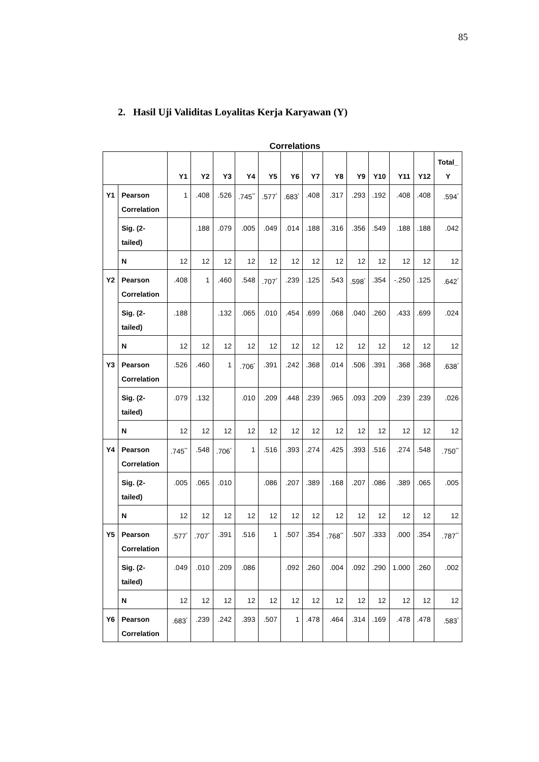85
2. Hasil Uji Validitas Loyalitas Kerja Karyawan (Y)
Correlations
| | | Y1 | Y2 | Y3 | Y4 | Y5 | Y6 | Y7 | Y8 | Y9 | Y10 | Y11 | Y12 | Total_ Y |
| --- | --- | --- | --- | --- | --- | --- | --- | --- | --- | --- | --- | --- | --- | --- |
| Y1 | Pearson Correlation | 1 | .408 | .526 | .745<sup>**</sup> | .577<sup>*</sup> | .683<sup>*</sup> | .408 | .317 | .293 | .192 | .408 | .408 | .594<sup>*</sup> |
| | Sig. (2-tailed) | | .188 | .079 | .005 | .049 | .014 | .188 | .316 | .356 | .549 | .188 | .188 | .042 |
| | N | 12 | 12 | 12 | 12 | 12 | 12 | 12 | 12 | 12 | 12 | 12 | 12 | 12 |
| Y2 | Pearson Correlation | .408 | 1 | .460 | .548 | .707<sup>*</sup> | .239 | .125 | .543 | .598<sup>*</sup> | .354 | -.250 | .125 | .642<sup>*</sup> |
| | Sig. (2-tailed) | .188 | | .132 | .065 | .010 | .454 | .699 | .068 | .040 | .260 | .433 | .699 | .024 |
| | N | 12 | 12 | 12 | 12 | 12 | 12 | 12 | 12 | 12 | 12 | 12 | 12 | 12 |
| Y3 | Pearson Correlation | .526 | .460 | 1 | .706<sup>*</sup> | .391 | .242 | .368 | .014 | .506 | .391 | .368 | .368 | .638<sup>*</sup> |
| | Sig. (2-tailed) | .079 | .132 | | .010 | .209 | .448 | .239 | .965 | .093 | .209 | .239 | .239 | .026 |
| | N | 12 | 12 | 12 | 12 | 12 | 12 | 12 | 12 | 12 | 12 | 12 | 12 | 12 |
| Y4 | Pearson Correlation | .745<sup>**</sup> | .548 | .706<sup>*</sup> | 1 | .516 | .393 | .274 | .425 | .393 | .516 | .274 | .548 | .750<sup>**</sup> |
| | Sig. (2-tailed) | .005 | .065 | .010 | | .086 | .207 | .389 | .168 | .207 | .086 | .389 | .065 | .005 |
| | N | 12 | 12 | 12 | 12 | 12 | 12 | 12 | 12 | 12 | 12 | 12 | 12 | 12 |
| Y5 | Pearson Correlation | .577<sup>*</sup> | .707<sup>*</sup> | .391 | .516 | 1 | .507 | .354 | .768<sup>**</sup> | .507 | .333 | .000 | .354 | .787<sup>**</sup> |
| | Sig. (2-tailed) | .049 | .010 | .209 | .086 | | .092 | .260 | .004 | .092 | .290 | 1.000 | .260 | .002 |
| | N | 12 | 12 | 12 | 12 | 12 | 12 | 12 | 12 | 12 | 12 | 12 | 12 | 12 |
| Y6 | Pearson Correlation | .683<sup>*</sup> | .239 | .242 | .393 | .507 | 1 | .478 | .464 | .314 | .169 | .478 | .478 | .583<sup>*</sup> |